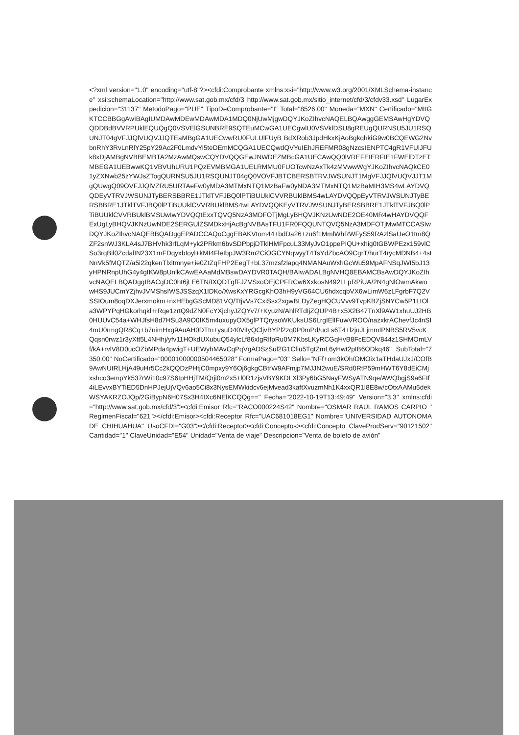<?xml version="1.0" encoding="utf-8"?><cfdi:Comprobante xmlns:xsi="http://www.w3.org/2001/XMLSchema-instance" xsi:schemaLocation="http://www.sat.gob.mx/cfd/3 http://www.sat.gob.mx/sitio_internet/cfd/3/cfdv33.xsd" LugarExpedicion="31137" MetodoPago="PUE" TipoDeComprobante="I" Total="8526.00" Moneda="MXN" Certificado="MIIGKTCCBBGgAwIBAgIUMDAwMDEwMDAwMDA1MDQ0NjUwMjgwDQYJKoZIhvcNAQELBQAwggGEMSAwHgYDVQQDDBdBVVRPUklEQUQgQ0VSVElGSUNBRE9SQTEuMCwGA1UECgwlU0VSVklDSU8gREUgQURNSU5JU1RSQUNJT04gVFJJQlVUQVJJQTEaMBgGA1UECwwRU0FULUlFUyB BdXRob3JpdHkxKjAoBgkqhkiG9w0BCQEWG2NvbnRhY3RvLnRlY25pY29Ac2F0LmdvYi5teDEmMCQGA1UECQwdQVYuIEhJREFMR08gNzcsIENPTC4gR1VFUlJFUk8xDjAMBgNVBBEMBTA2MzAwMQswCQYDVQQGEwJNWDEZMBcGA1UECAwQQ0lVREFEIERFIE1FWElDTzETMBEGA1UEBwwKQ1VBVUhURU1PQzEVMBMGA1UELRMMU0FUOTcwNzAxTk4zMVwwWgYJKoZIhvcNAQkCE01yZXNwb25zYWJsZTogQURNSU5JU1RSQUNJT04gQ0VOVFJBTCBERSBTRVJWSUNJT1MgVFJJQlVUQVJJT1MgQUwgQ09OVFJJQlVZRU5URTAeFw0yMDA3MTMxNTQ1MzBaFw0yNDA3MTMxNTQ1MzBaMIH3MS4wLAYDVQQDEyVTRVJWSUNJTyBERSBBRE1JTklTVFJBQ0lPTiBUUklCVVRBUklBMS4wLAYDVQQpEyVTRVJWSUNJTyBERSBBRE1JTklTVFJBQ0lPTiBUUklCVVRBUklBMS4wLAYDVQQKEyVTRVJWSUNJTyBERSBBRE1JTklTVFJBQ0lPTiBUUklCVVRBUklBMSUwIwYDVQQtExxTQVQ5NzA3MDFOTjMgLyBHQVJKNzUwNDE2OE40MR4wHAYDVQQFExUgLyBHQVJKNzUwNDE2SERGUlZSMDkxHjAcBgNVBAsTFU1FR0FQQUNTQVQ5NzA3MDFOTjMwMTCCASIwDQYJKoZIhvcNAQEBBQADggEPADCCAQoCggEBAKVtom44+bdDa26+zu6f1MmlWhRWFyS59RAzlSaUeO1tm8QZF2snWJ3KLA4sJ7BHVhk3rfLqM+yk2PRkm6bvSDPbpjDTklHMFpcuL33MyJvO1ppePIQU+xhig0tGBWPEzx159vlCSo3rqBil0ZcdalIN23X1rnFDqyxbIoyl+kMI4FleIbpJW3Rm2CiOGCYNqwyyT4TsYdZbcAO9CgrT/hurT4rycMDNB4+4stNnVk5fMQTZ/a5i22qkenTlxltmnye+ie0ZtZqFHP2EegT+bL37mzsfzlapq4NMANAuWxhGcWu59MpAFNSqJWI5bJ13yHPNRnpUhG4y4gIKW8pUnlkCAwEAAaMdMBswDAYDVR0TAQH/BAIwADALBgNVHQ8EBAMCBsAwDQYJKoZIhvcNAQELBQADggIBACgDC0ht6jLE6TN/IXQDTgfFJZVSxoOEjCPFRCw6XxkosN492LLpRPiUA/2N4gNlOwmAkwowHS9JUCmYZjhvJVMShsIWSJSSzqX1IDKo/XwsKxYRGcgKhO3hH9yVG64CU6hdxcqbVX6wLimW6zLFgrbF7Q2VSSIOum8oqDXJerxmokm+nxHEbgGScMD81VQ/TtjvVs7CxiSsx2xgwBLDyZegHQCUVvv9TvpKBZjSNYCw5P1LtOla3WPYPqHGkorhqkl+rRqe1zrtQ9dZN0FcYXjchyJZQYv7/+KyuzN/AhlRTdIjZQUP4B+x5X2B47TnXl9AW1xhuUJ2HB0HUUvC54a+WHJfsH8d7HSu3A9O0IK5m4uxupyOX5glPTQrysoWKUksUS6LrgIElIFuwVROO/nazxkrAChevfJc4nSI4mU0rmgQR8Cq+b7nimHxg9AuAH0DTtn+ysuD40ViIyQCljvBYPl2zq0P0mPd/ucLs6T4+lzjuJLjmmIPNBS5RV5vcKQqsn0rwz1r3yXtt5L4NHhj/yfv11HOkdUXubuQ54ylcLf86xIgRlfpRu0M7KbsLKyRCGqHvB8FcEDQV844z1SHMOmLVf/kA+rvlV8D0ucOZbMPda4pwigT+UEWyhMAvCqPqVgADSzSul2G1Cfiu5TgtZmL6yHwt2pIB6ODkq46" SubTotal="7350.00" NoCertificado="00001000000504465028" FormaPago="03" Sello="NFf+om3kOh/OMOix1aTHdaUJxJ/COfB9AwNUtRLHjA49uHr5Cc2kQQDzPHtjC0mpxy9Y6Oj6gkgCBtrW9AFmjp7MJJN2wuE/SRd0RtP59mHWT6Y8dEiCMjxshco3empYk537rWi10c97S6IpHHjTM/Qrji0m2x5+l0R1zjsVBY9KDLXl3Py6bG5NayFWSyATN9qe/AWQbgjS9a6FIf4iLEvvxBYTiED5DnHPJejUjVQv6ao5Ci8x3NysEMWkidcv6ejMvead3kaftXvuzmNh1K4xxQR1I8E8w/cOtxAAMu5dekWSYAKRZOJQp/2GiBypN6H07Sx3H4IXc6NElKCQQg==" Fecha="2022-10-19T13:49:49" Version="3.3" xmlns:cfdi="http://www.sat.gob.mx/cfd/3"><cfdi:Emisor Rfc="RACO000224S42" Nombre="OSMAR RAUL RAMOS CARPIO " RegimenFiscal="621"></cfdi:Emisor><cfdi:Receptor Rfc="UAC681018EG1" Nombre="UNIVERSIDAD AUTONOMA DE CHIHUAHUA" UsoCFDI="G03"></cfdi:Receptor><cfdi:Conceptos><cfdi:Concepto ClaveProdServ="90121502" Cantidad="1" ClaveUnidad="E54" Unidad="Venta de viaje" Descripcion="Venta de boleto de avión"